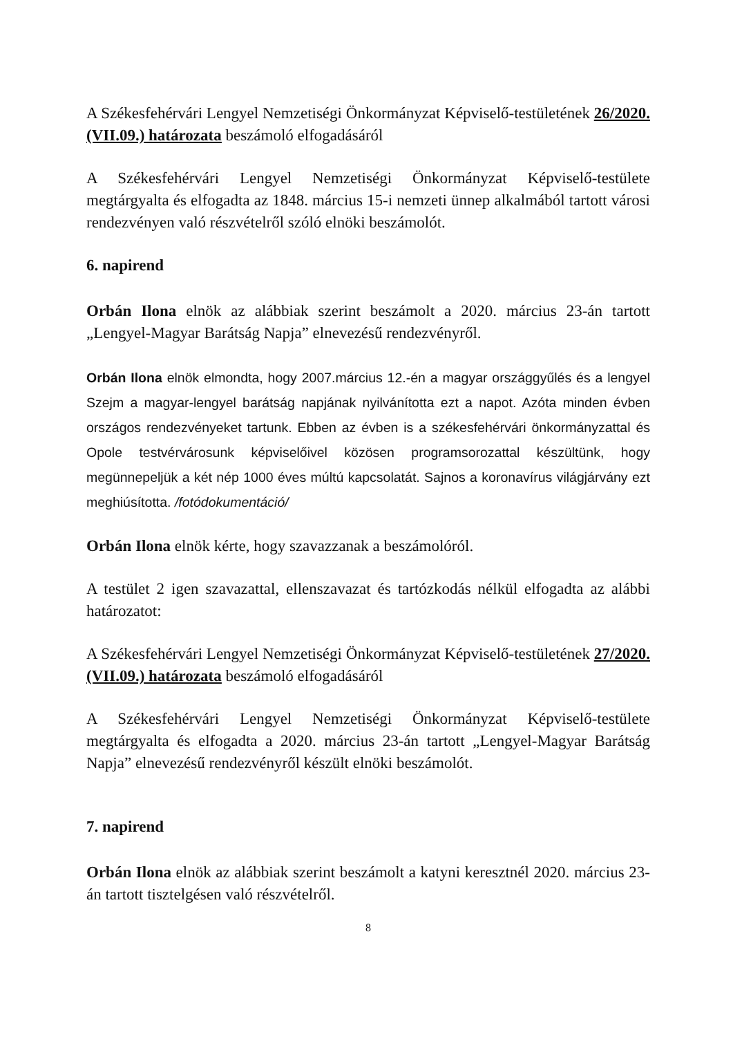A Székesfehérvári Lengyel Nemzetiségi Önkormányzat Képviselő-testületének 26/2020.(VII.09.) határozata beszámoló elfogadásáról
A Székesfehérvári Lengyel Nemzetiségi Önkormányzat Képviselő-testülete megtárgyalta és elfogadta az 1848. március 15-i nemzeti ünnep alkalmából tartott városi rendezvényen való részvételről szóló elnöki beszámolót.
6. napirend
Orbán Ilona elnök az alábbiak szerint beszámolt a 2020. március 23-án tartott „Lengyel-Magyar Barátság Napja” elnevezésű rendezvényről.
Orbán Ilona elnök elmondta, hogy 2007.március 12.-én a magyar országgyűlés és a lengyel Szejm a magyar-lengyel barátság napjának nyilvánította ezt a napot. Azóta minden évben országos rendezvényeket tartunk. Ebben az évben is a székesfehérvári önkormányzattal és Opole testvérvárosunk képviselőivel közösen programsorozattal készültünk, hogy megünnepeljük a két nép 1000 éves múltú kapcsolatát. Sajnos a koronavírus világjárvány ezt meghiúsította. /fotódokumentáció/
Orbán Ilona elnök kérte, hogy szavazzanak a beszámolóról.
A testület 2 igen szavazattal, ellenszavazat és tartózkodás nélkül elfogadta az alábbi határozatot:
A Székesfehérvári Lengyel Nemzetiségi Önkormányzat Képviselő-testületének 27/2020.(VII.09.) határozata beszámoló elfogadásáról
A Székesfehérvári Lengyel Nemzetiségi Önkormányzat Képviselő-testülete megtárgyalta és elfogadta a 2020. március 23-án tartott „Lengyel-Magyar Barátság Napja” elnevezésű rendezvényről készült elnöki beszámolót.
7. napirend
Orbán Ilona elnök az alábbiak szerint beszámolt a katyni keresztnél 2020. március 23-án tartott tisztelgésen való részvételről.
8